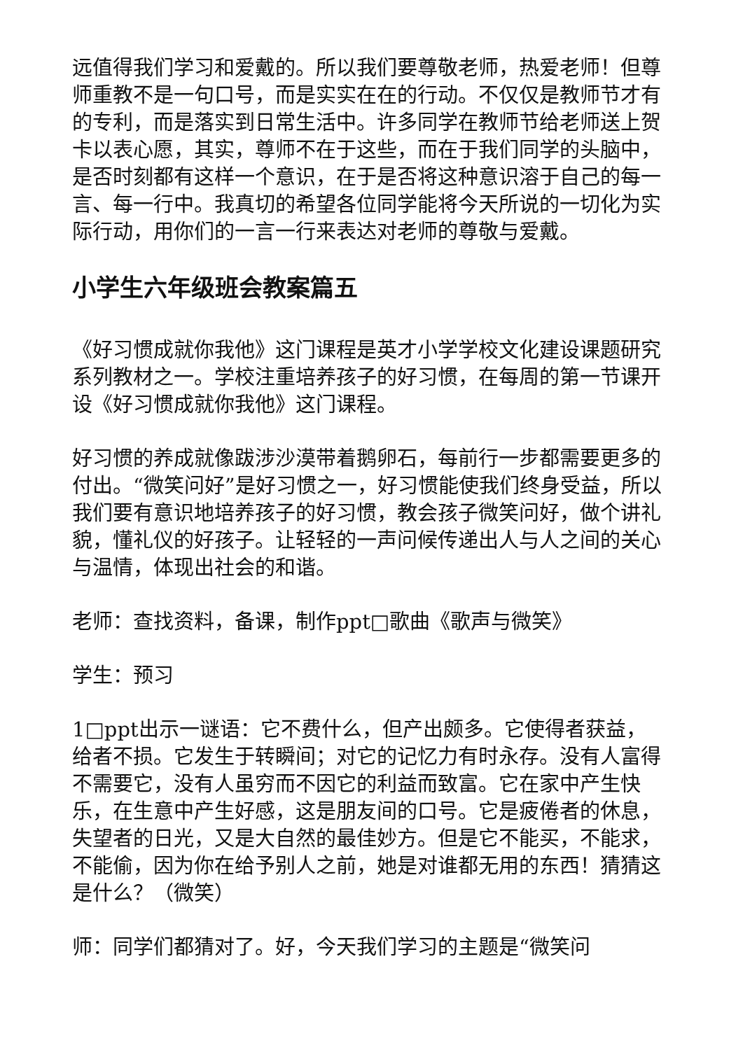远值得我们学习和爱戴的。所以我们要尊敬老师，热爱老师！但尊师重教不是一句口号，而是实实在在的行动。不仅仅是教师节才有的专利，而是落实到日常生活中。许多同学在教师节给老师送上贺卡以表心愿，其实，尊师不在于这些，而在于我们同学的头脑中，是否时刻都有这样一个意识，在于是否将这种意识溶于自己的每一言、每一行中。我真切的希望各位同学能将今天所说的一切化为实际行动，用你们的一言一行来表达对老师的尊敬与爱戴。
小学生六年级班会教案篇五
《好习惯成就你我他》这门课程是英才小学学校文化建设课题研究系列教材之一。学校注重培养孩子的好习惯，在每周的第一节课开设《好习惯成就你我他》这门课程。
好习惯的养成就像跋涉沙漠带着鹅卵石，每前行一步都需要更多的付出。“微笑问好”是好习惯之一，好习惯能使我们终身受益，所以我们要有意识地培养孩子的好习惯，教会孩子微笑问好，做个讲礼貌，懂礼仪的好孩子。让轻轻的一声问候传递出人与人之间的关心与温情，体现出社会的和谐。
老师：查找资料，备课，制作ppt□歌曲《歌声与微笑》
学生：预习
1□ppt出示一谜语：它不费什么，但产出颇多。它使得者获益，给者不损。它发生于转瞬间；对它的记忆力有时永存。没有人富得不需要它，没有人虽穷而不因它的利益而致富。它在家中产生快乐，在生意中产生好感，这是朋友间的口号。它是疲倦者的休息，失望者的日光，又是大自然的最佳妙方。但是它不能买，不能求，不能偷，因为你在给予别人之前，她是对谁都无用的东西！猜猜这是什么？（微笑）
师：同学们都猜对了。好，今天我们学习的主题是“微笑问